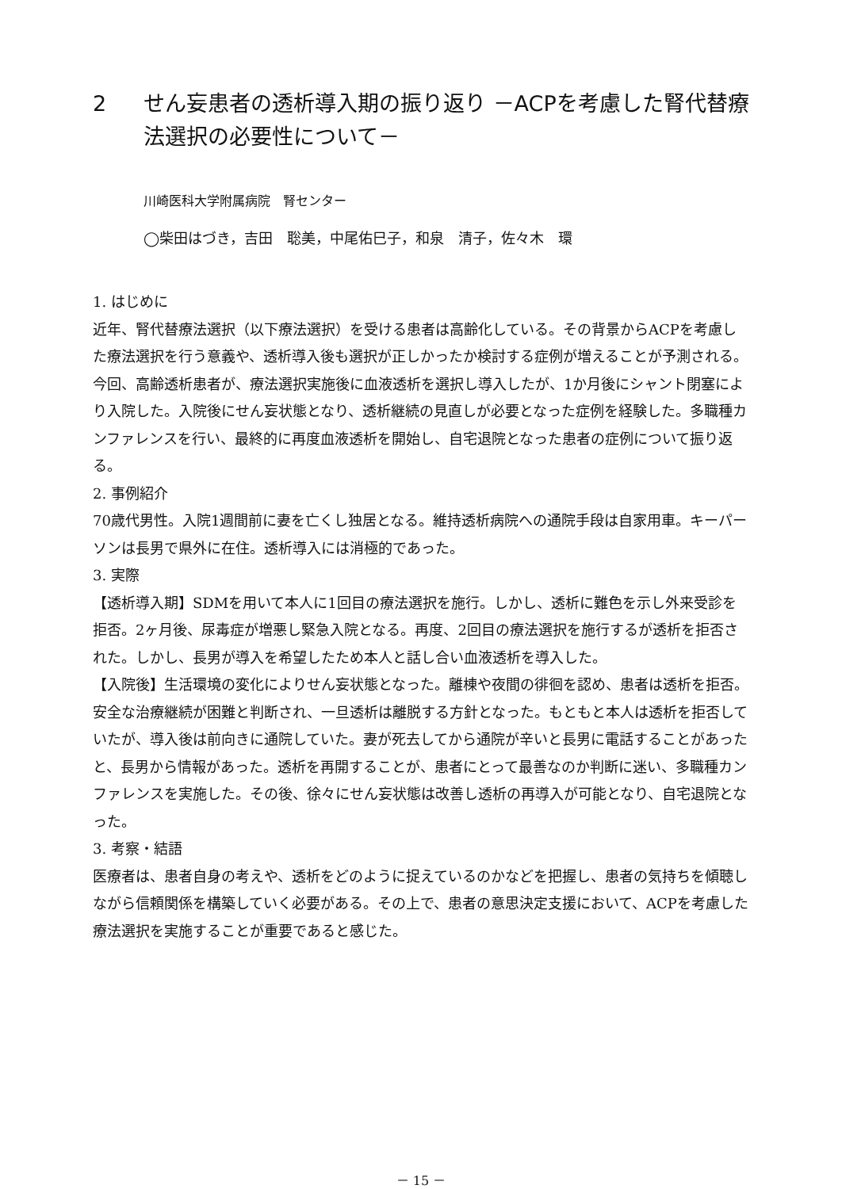2 せん妄患者の透析導入期の振り返り －ACPを考慮した腎代替療法選択の必要性について－
川崎医科大学附属病院　腎センター
◯柴田はづき，吉田　聡美，中尾佑巳子，和泉　清子，佐々木　環
1. はじめに
近年、腎代替療法選択（以下療法選択）を受ける患者は高齢化している。その背景からACPを考慮した療法選択を行う意義や、透析導入後も選択が正しかったか検討する症例が増えることが予測される。今回、高齢透析患者が、療法選択実施後に血液透析を選択し導入したが、1か月後にシャント閉塞により入院した。入院後にせん妄状態となり、透析継続の見直しが必要となった症例を経験した。多職種カンファレンスを行い、最終的に再度血液透析を開始し、自宅退院となった患者の症例について振り返る。
2. 事例紹介
70歳代男性。入院1週間前に妻を亡くし独居となる。維持透析病院への通院手段は自家用車。キーパーソンは長男で県外に在住。透析導入には消極的であった。
3. 実際
【透析導入期】SDMを用いて本人に1回目の療法選択を施行。しかし、透析に難色を示し外来受診を拒否。2ヶ月後、尿毒症が増悪し緊急入院となる。再度、2回目の療法選択を施行するが透析を拒否された。しかし、長男が導入を希望したため本人と話し合い血液透析を導入した。
【入院後】生活環境の変化によりせん妄状態となった。離棟や夜間の徘徊を認め、患者は透析を拒否。安全な治療継続が困難と判断され、一旦透析は離脱する方針となった。もともと本人は透析を拒否していたが、導入後は前向きに通院していた。妻が死去してから通院が辛いと長男に電話することがあったと、長男から情報があった。透析を再開することが、患者にとって最善なのか判断に迷い、多職種カンファレンスを実施した。その後、徐々にせん妄状態は改善し透析の再導入が可能となり、自宅退院となった。
3. 考察・結語
医療者は、患者自身の考えや、透析をどのように捉えているのかなどを把握し、患者の気持ちを傾聴しながら信頼関係を構築していく必要がある。その上で、患者の意思決定支援において、ACPを考慮した療法選択を実施することが重要であると感じた。
－ 15 －